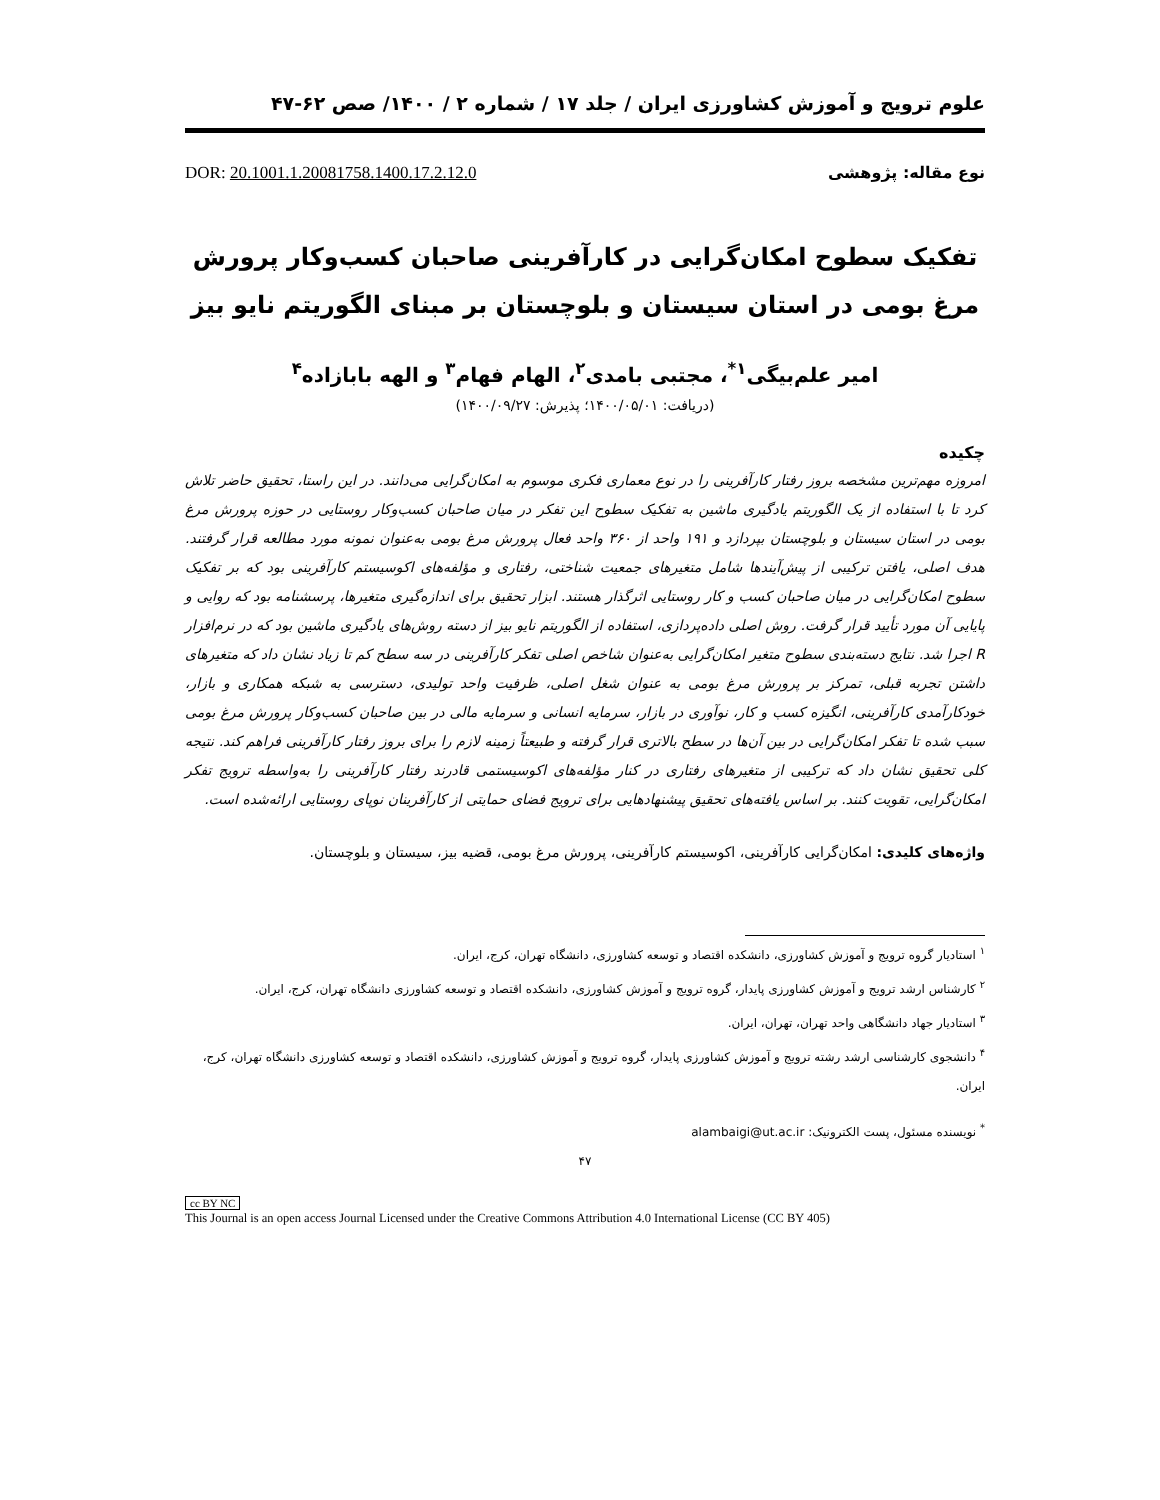علوم ترویج و آموزش کشاورزی ایران / جلد ۱۷ / شماره ۲ / ۱۴۰۰/ صص ۶۲-۴۷
نوع مقاله: پژوهشی DOR: 20.1001.1.20081758.1400.17.2.12.0
تفکیک سطوح امکان‌گرایی در کارآفرینی صاحبان کسب‌وکار پرورش مرغ بومی در استان سیستان و بلوچستان بر مبنای الگوریتم نایو بیز
امیر علم‌بیگی<sup>۱*</sup>، مجتبی بامدی<sup>۲</sup>، الهام فهام<sup>۳</sup> و الهه بابازاده<sup>۴</sup>
(دریافت: ۱۴۰۰/۰۵/۰۱؛ پذیرش: ۱۴۰۰/۰۹/۲۷)
چکیده
امروزه مهم‌ترین مشخصه بروز رفتار کارآفرینی را در نوع معماری فکری موسوم به امکان‌گرایی می‌دانند. در این راستا، تحقیق حاضر تلاش کرد تا با استفاده از یک الگوریتم یادگیری ماشین به تفکیک سطوح این تفکر در میان صاحبان کسب‌وکار روستایی در حوزه پرورش مرغ بومی در استان سیستان و بلوچستان بپردازد و ۱۹۱ واحد از ۳۶۰ واحد فعال پرورش مرغ بومی به‌عنوان نمونه مورد مطالعه قرار گرفتند. هدف اصلی، یافتن ترکیبی از پیش‌آیندها شامل متغیرهای جمعیت شناختی، رفتاری و مؤلفه‌های اکوسیستم کارآفرینی بود که بر تفکیک سطوح امکان‌گرایی در میان صاحبان کسب و کار روستایی اثرگذار هستند. ابزار تحقیق برای اندازه‌گیری متغیرها، پرسشنامه بود که روایی و پایایی آن مورد تأیید قرار گرفت. روش اصلی داده‌پردازی، استفاده از الگوریتم نایو بیز از دسته روش‌های یادگیری ماشین بود که در نرم‌افزار R اجرا شد. نتایج دسته‌بندی سطوح متغیر امکان‌گرایی به‌عنوان شاخص اصلی تفکر کارآفرینی در سه سطح کم تا زیاد نشان داد که متغیرهای داشتن تجربه قبلی، تمرکز بر پرورش مرغ بومی به عنوان شغل اصلی، ظرفیت واحد تولیدی، دسترسی به شبکه همکاری و بازار، خودکارآمدی کارآفرینی، انگیزه کسب و کار، نوآوری در بازار، سرمایه انسانی و سرمایه مالی در بین صاحبان کسب‌وکار پرورش مرغ بومی سبب شده تا تفکر امکان‌گرایی در بین آن‌ها در سطح بالاتری قرار گرفته و طبیعتاً زمینه لازم را برای بروز رفتار کارآفرینی فراهم کند. نتیجه کلی تحقیق نشان داد که ترکیبی از متغیرهای رفتاری در کنار مؤلفه‌های اکوسیستمی قادرند رفتار کارآفرینی را به‌واسطه ترویج تفکر امکان‌گرایی، تقویت کنند. بر اساس یافته‌های تحقیق پیشنهادهایی برای ترویج فضای حمایتی از کارآفرینان نوپای روستایی ارائه‌شده است.
واژه‌های کلیدی: امکان‌گرایی کارآفرینی، اکوسیستم کارآفرینی، پرورش مرغ بومی، قضیه بیز، سیستان و بلوچستان.
<sup>۱</sup> استادیار گروه ترویج و آموزش کشاورزی، دانشکده اقتصاد و توسعه کشاورزی، دانشگاه تهران، کرج، ایران.
<sup>۲</sup> کارشناس ارشد ترویج و آموزش کشاورزی پایدار، گروه ترویج و آموزش کشاورزی، دانشکده اقتصاد و توسعه کشاورزی دانشگاه تهران، کرج، ایران.
<sup>۳</sup> استادیار جهاد دانشگاهی واحد تهران، تهران، ایران.
<sup>۴</sup> دانشجوی کارشناسی ارشد رشته ترویج و آموزش کشاورزی پایدار، گروه ترویج و آموزش کشاورزی، دانشکده اقتصاد و توسعه کشاورزی دانشگاه تهران، کرج، ایران.
<sup>*</sup> نویسنده مسئول، پست الکترونیک: alambaigi@ut.ac.ir
۴۷
cc BY NC
This Journal is an open access Journal Licensed under the Creative Commons Attribution 4.0 International License (CC BY 405)